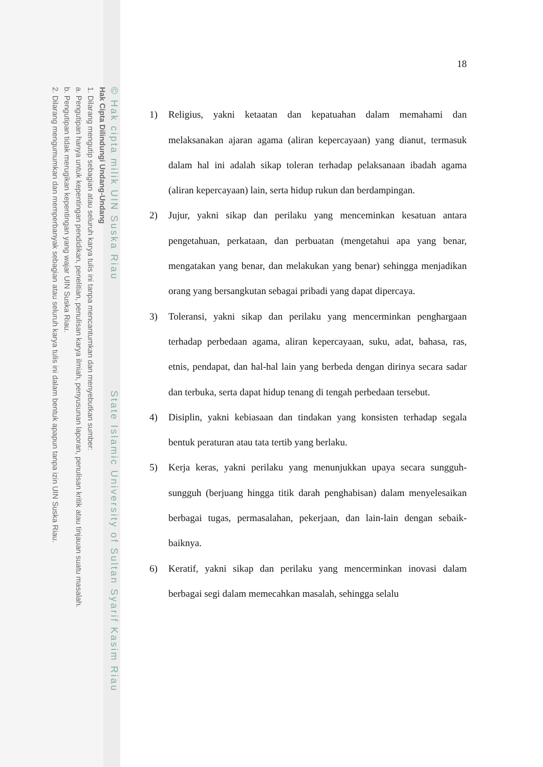© Hak cipta milik UIN Suska Riau State Islamic University of Sultan Syarif Kasim Riau
Hak Cipta Dilindungi Undang-Undang
1. Dilarang mengutip sebagian atau seluruh karya tulis ini tanpa mencantumkan dan menyebutkan sumber:
a. Pengutipan hanya untuk kepentingan pendidikan, penelitian, penulisan karya ilmiah, penyusunan laporan, penulisan kritik atau tinjauan suatu masalah.
b. Pengutipan tidak merugikan kepentingan yang wajar UIN Suska Riau.
2. Dilarang mengumumkan dan memperbanyak sebagian atau seluruh karya tulis ini dalam bentuk apapun tanpa izin UIN Suska Riau.
18
1) Religius, yakni ketaatan dan kepatuahan dalam memahami dan melaksanakan ajaran agama (aliran kepercayaan) yang dianut, termasuk dalam hal ini adalah sikap toleran terhadap pelaksanaan ibadah agama (aliran kepercayaan) lain, serta hidup rukun dan berdampingan.
2) Jujur, yakni sikap dan perilaku yang menceminkan kesatuan antara pengetahuan, perkataan, dan perbuatan (mengetahui apa yang benar, mengatakan yang benar, dan melakukan yang benar) sehingga menjadikan orang yang bersangkutan sebagai pribadi yang dapat dipercaya.
3) Toleransi, yakni sikap dan perilaku yang mencerminkan penghargaan terhadap perbedaan agama, aliran kepercayaan, suku, adat, bahasa, ras, etnis, pendapat, dan hal-hal lain yang berbeda dengan dirinya secara sadar dan terbuka, serta dapat hidup tenang di tengah perbedaan tersebut.
4) Disiplin, yakni kebiasaan dan tindakan yang konsisten terhadap segala bentuk peraturan atau tata tertib yang berlaku.
5) Kerja keras, yakni perilaku yang menunjukkan upaya secara sungguh-sungguh (berjuang hingga titik darah penghabisan) dalam menyelesaikan berbagai tugas, permasalahan, pekerjaan, dan lain-lain dengan sebaik-baiknya.
6) Keratif, yakni sikap dan perilaku yang mencerminkan inovasi dalam berbagai segi dalam memecahkan masalah, sehingga selalu